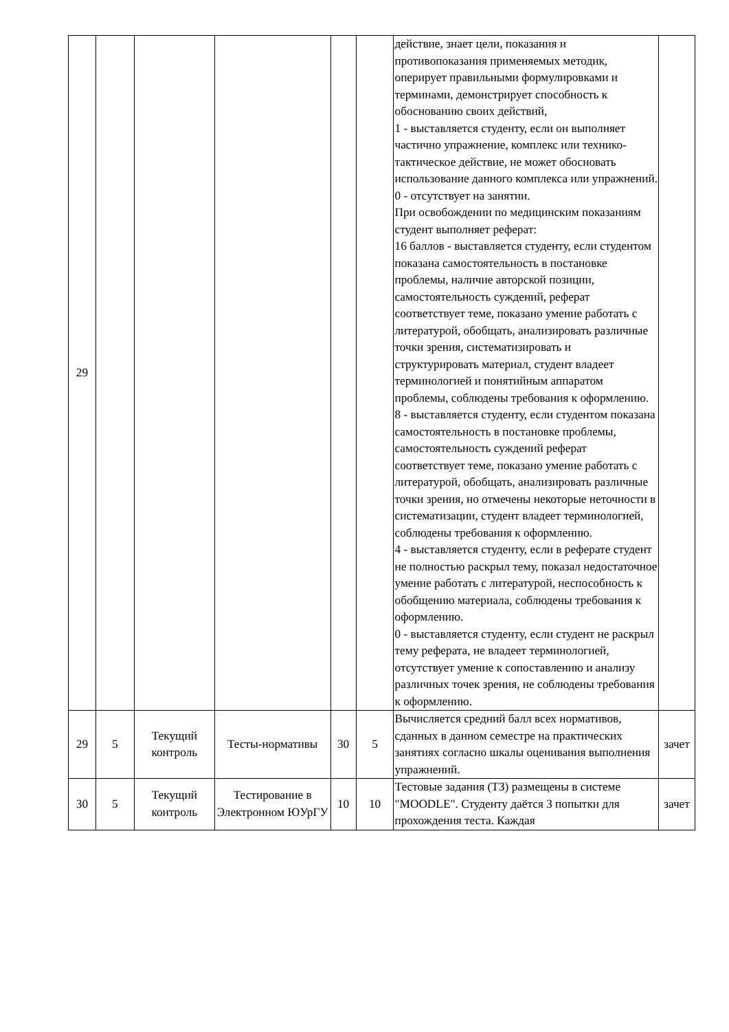| 29 | | | | | | действие, знает цели, показания и противопоказания применяемых методик, оперирует правильными формулировками и терминами, демонстрирует способность к обоснованию своих действий, 1 - выставляется студенту, если он выполняет частично упражнение, комплекс или технико-тактическое действие, не может обосновать использование данного комплекса или упражнений. 0 - отсутствует на занятии. При освобождении по медицинским показаниям студент выполняет реферат: 16 баллов - выставляется студенту, если студентом показана самостоятельность в постановке проблемы, наличие авторской позиции, самостоятельность суждений, реферат соответствует теме, показано умение работать с литературой, обобщать, анализировать различные точки зрения, систематизировать и структурировать материал, студент владеет терминологией и понятийным аппаратом проблемы, соблюдены требования к оформлению. 8 - выставляется студенту, если студентом показана самостоятельность в постановке проблемы, самостоятельность суждений реферат соответствует теме, показано умение работать с литературой, обобщать, анализировать различные точки зрения, но отмечены некоторые неточности в систематизации, студент владеет терминологией, соблюдены требования к оформлению. 4 - выставляется студенту, если в реферате студент не полностью раскрыл тему, показал недостаточное умение работать с литературой, неспособность к обобщению материала, соблюдены требования к оформлению. 0 - выставляется студенту, если студент не раскрыл тему реферата, не владеет терминологией, отсутствует умение к сопоставлению и анализу различных точек зрения, не соблюдены требования к оформлению. | |
| 29 | 5 | Текущий контроль | Тесты-нормативы | 30 | 5 | Вычисляется средний балл всех нормативов, сданных в данном семестре на практических занятиях согласно шкалы оценивания выполнения упражнений. | зачет |
| 30 | 5 | Текущий контроль | Тестирование в Электронном ЮУрГУ | 10 | 10 | Тестовые задания (ТЗ) размещены в системе "MOODLE". Студенту даётся 3 попытки для прохождения теста. Каждая | зачет |